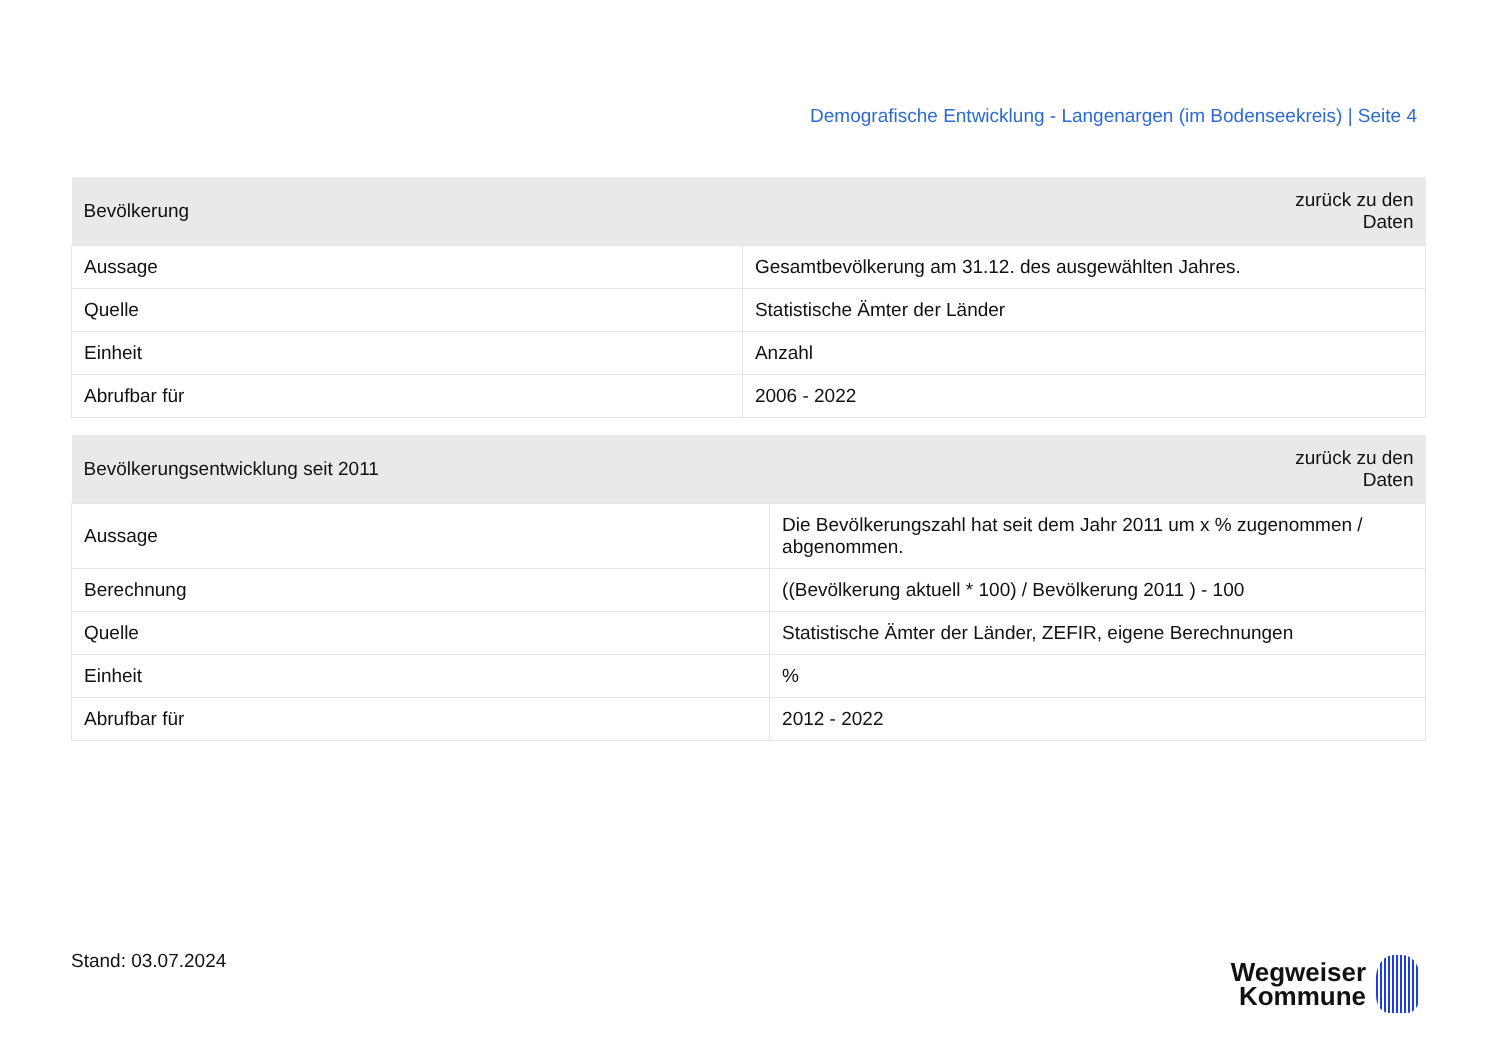Demografische Entwicklung - Langenargen (im Bodenseekreis) | Seite 4
| Bevölkerung | zurück zu den Daten |
| --- | --- |
| Aussage | Gesamtbevölkerung am 31.12. des ausgewählten Jahres. |
| Quelle | Statistische Ämter der Länder |
| Einheit | Anzahl |
| Abrufbar für | 2006 - 2022 |
| Bevölkerungsentwicklung seit 2011 | zurück zu den Daten |
| --- | --- |
| Aussage | Die Bevölkerungszahl hat seit dem Jahr 2011 um x % zugenommen / abgenommen. |
| Berechnung | ((Bevölkerung aktuell * 100) / Bevölkerung 2011 ) - 100 |
| Quelle | Statistische Ämter der Länder, ZEFIR, eigene Berechnungen |
| Einheit | % |
| Abrufbar für | 2012 - 2022 |
Stand: 03.07.2024
Wegweiser
Kommune